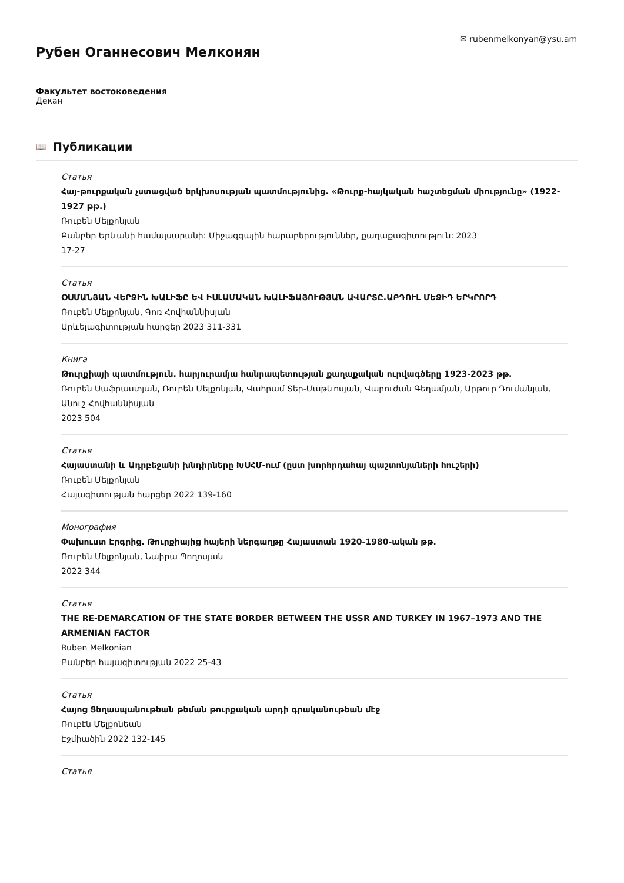Рубен Оганнесович Мелконян
Факультет востоковедения
Декан
✉ rubenmelkonyan@ysu.am
📖
Публикации
Статья
Հայ-թուրքական չստացված երկխոսության պատմությունից. «Թուրք-հայկական հաշտեցման միությունը» (1922-1927 թթ.)
Ռուբեն Մելքոնյան
Բանբեր Երևանի համալսարանի: Միջազգային հարաբերություններ, քաղաքագիտություն: 2023
17-27
Статья
ՕՍՄԱՆՅԱՆ ՎԵՐՋԻՆ ԽԱԼԻՖԸ ԵՎ ԻՍԼԱՄԱԿԱՆ ԽԱԼԻՖԱՅՈՒԹՅԱՆ ԱՎԱՐՏԸ.ԱԲԴՈՒԼ ՄԵՋԻԴ ԵՐԿՐՈՐԴ
Ռուբեն Մելքոնյան, Գոռ Հովհաննիսյան
Արևելագիտության հարցեր 2023 311-331
Книга
Թուրքիայի պատմություն. հարյուրամյա հանրապետության քաղաքական ուրվագծերը 1923-2023 թթ.
Ռուբեն Սաֆրաստյան, Ռուբեն Մելքոնյան, Վահրամ Տեր-Մաթևոսյան, Վարուժան Գեղամյան, Արթուր Դումանյան, Անուշ Հովհաննիսյան
2023 504
Статья
Հայաստանի և Ադրբեջանի խնդիրները ԽՍՀՄ-ում (ըստ խորհրդահայ պաշտոնյաների հուշերի)
Ռուբեն Մելքոնյան
Հայագիտության հարցեր 2022 139-160
Монография
Փախուստ Էրգրից. Թուրքիայից հայերի ներգաղթը Հայաստան 1920-1980-ական թթ.
Ռուբեն Մելքոնյան, Նաիրա Պողոսյան
2022 344
Статья
THE RE-DEMARCATION OF THE STATE BORDER BETWEEN THE USSR AND TURKEY IN 1967–1973 AND THE ARMENIAN FACTOR
Ruben Melkonian
Բանբեր հայագիտության 2022 25-43
Статья
Հայոց Ցեղասպանութեան թեման թուրքական արդի գրականութեան մէջ
Ռուբէն Մելքոնեան
Էջմիածին 2022 132-145
Статья